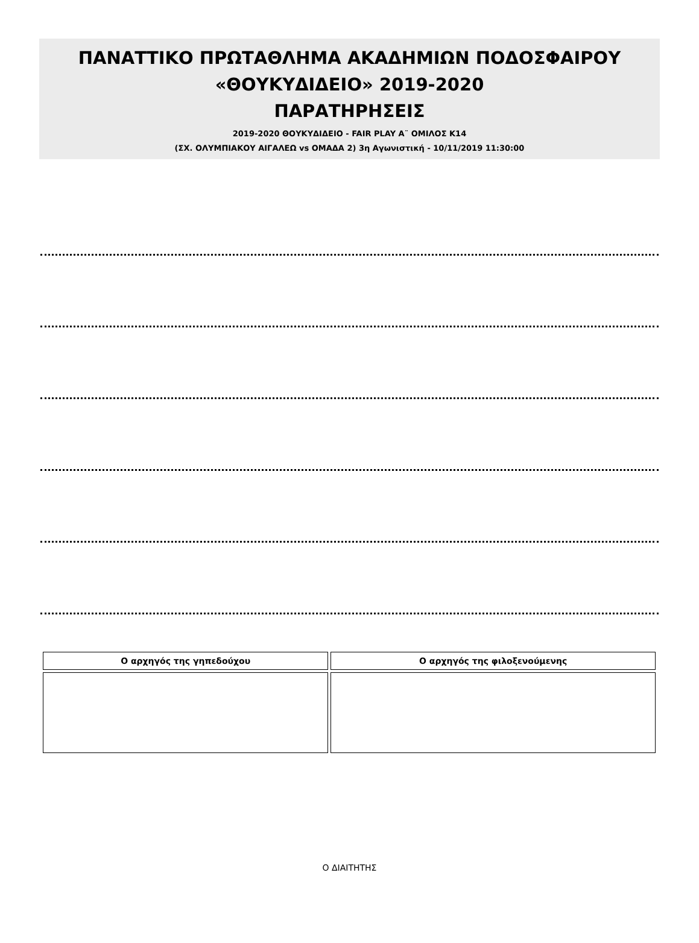ΠΑΝΑΤΤΙΚΟ ΠΡΩΤΑΘΛΗΜΑ ΑΚΑΔΗΜΙΩΝ ΠΟΔΟΣΦΑΙΡΟΥ
«ΘΟΥΚΥΔΙΔΕΙΟ» 2019-2020
ΠΑΡΑΤΗΡΗΣΕΙΣ
2019-2020 ΘΟΥΚΥΔΙΔΕΙΟ - FAIR PLAY Α¨ ΟΜΙΛΟΣ Κ14
(ΣΧ. ΟΛΥΜΠΙΑΚΟΥ ΑΙΓΑΛΕΩ vs ΟΜΑΔΑ 2) 3η Αγωνιστική - 10/11/2019 11:30:00
| Ο αρχηγός της γηπεδούχου | Ο αρχηγός της φιλοξενούμενης |
| --- | --- |
Ο ΔΙΑΙΤΗΤΗΣ